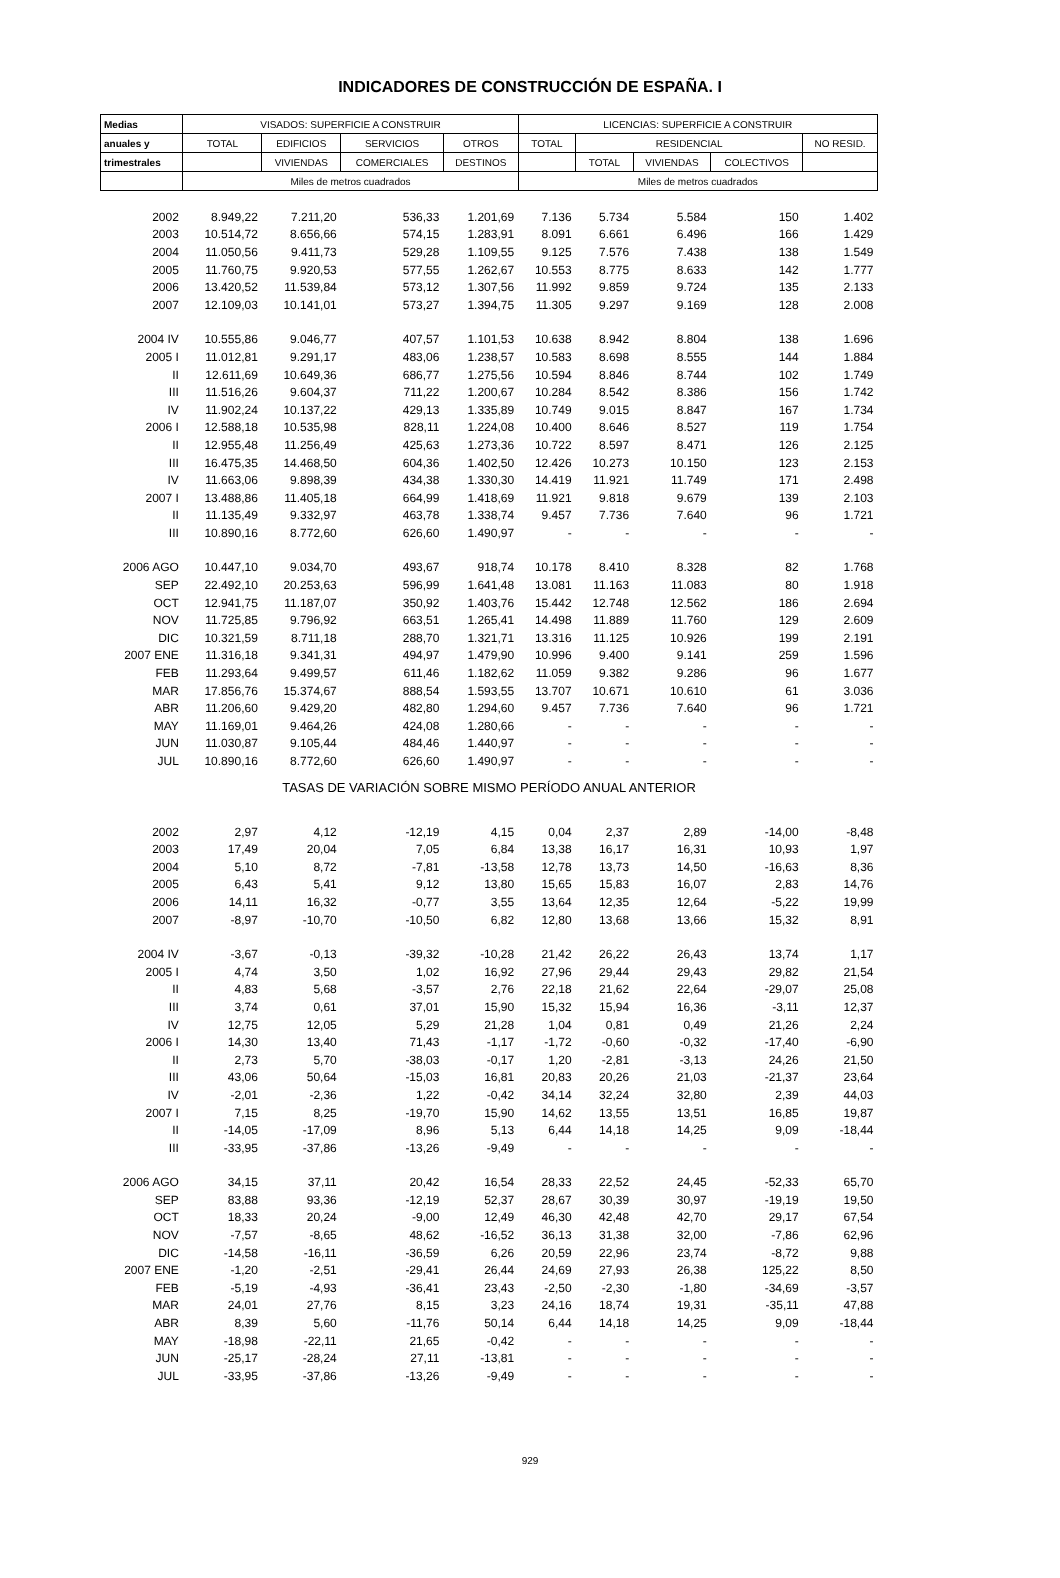INDICADORES DE CONSTRUCCIÓN DE ESPAÑA. I
| Medias | VISADOS: SUPERFICIE A CONSTRUIR | | | | LICENCIAS: SUPERFICIE A CONSTRUIR | | | | |
| --- | --- | --- | --- | --- | --- | --- | --- | --- | --- |
| anuales y | TOTAL | EDIFICIOS | SERVICIOS | OTROS | TOTAL | RESIDENCIAL | | | NO RESID. |
| trimestrales | | VIVIENDAS | COMERCIALES | DESTINOS | | TOTAL | VIVIENDAS | COLECTIVOS | |
| | Miles de metros cuadrados | | | | Miles de metros cuadrados | | | | |
| 2002 | 8.949,22 | 7.211,20 | 536,33 | 1.201,69 | 7.136 | 5.734 | 5.584 | 150 | 1.402 |
| 2003 | 10.514,72 | 8.656,66 | 574,15 | 1.283,91 | 8.091 | 6.661 | 6.496 | 166 | 1.429 |
| 2004 | 11.050,56 | 9.411,73 | 529,28 | 1.109,55 | 9.125 | 7.576 | 7.438 | 138 | 1.549 |
| 2005 | 11.760,75 | 9.920,53 | 577,55 | 1.262,67 | 10.553 | 8.775 | 8.633 | 142 | 1.777 |
| 2006 | 13.420,52 | 11.539,84 | 573,12 | 1.307,56 | 11.992 | 9.859 | 9.724 | 135 | 2.133 |
| 2007 | 12.109,03 | 10.141,01 | 573,27 | 1.394,75 | 11.305 | 9.297 | 9.169 | 128 | 2.008 |
| 2004 IV | 10.555,86 | 9.046,77 | 407,57 | 1.101,53 | 10.638 | 8.942 | 8.804 | 138 | 1.696 |
| 2005 I | 11.012,81 | 9.291,17 | 483,06 | 1.238,57 | 10.583 | 8.698 | 8.555 | 144 | 1.884 |
| II | 12.611,69 | 10.649,36 | 686,77 | 1.275,56 | 10.594 | 8.846 | 8.744 | 102 | 1.749 |
| III | 11.516,26 | 9.604,37 | 711,22 | 1.200,67 | 10.284 | 8.542 | 8.386 | 156 | 1.742 |
| IV | 11.902,24 | 10.137,22 | 429,13 | 1.335,89 | 10.749 | 9.015 | 8.847 | 167 | 1.734 |
| 2006 I | 12.588,18 | 10.535,98 | 828,11 | 1.224,08 | 10.400 | 8.646 | 8.527 | 119 | 1.754 |
| II | 12.955,48 | 11.256,49 | 425,63 | 1.273,36 | 10.722 | 8.597 | 8.471 | 126 | 2.125 |
| III | 16.475,35 | 14.468,50 | 604,36 | 1.402,50 | 12.426 | 10.273 | 10.150 | 123 | 2.153 |
| IV | 11.663,06 | 9.898,39 | 434,38 | 1.330,30 | 14.419 | 11.921 | 11.749 | 171 | 2.498 |
| 2007 I | 13.488,86 | 11.405,18 | 664,99 | 1.418,69 | 11.921 | 9.818 | 9.679 | 139 | 2.103 |
| II | 11.135,49 | 9.332,97 | 463,78 | 1.338,74 | 9.457 | 7.736 | 7.640 | 96 | 1.721 |
| III | 10.890,16 | 8.772,60 | 626,60 | 1.490,97 | - | - | - | - | - |
| 2006 AGO | 10.447,10 | 9.034,70 | 493,67 | 918,74 | 10.178 | 8.410 | 8.328 | 82 | 1.768 |
| SEP | 22.492,10 | 20.253,63 | 596,99 | 1.641,48 | 13.081 | 11.163 | 11.083 | 80 | 1.918 |
| OCT | 12.941,75 | 11.187,07 | 350,92 | 1.403,76 | 15.442 | 12.748 | 12.562 | 186 | 2.694 |
| NOV | 11.725,85 | 9.796,92 | 663,51 | 1.265,41 | 14.498 | 11.889 | 11.760 | 129 | 2.609 |
| DIC | 10.321,59 | 8.711,18 | 288,70 | 1.321,71 | 13.316 | 11.125 | 10.926 | 199 | 2.191 |
| 2007 ENE | 11.316,18 | 9.341,31 | 494,97 | 1.479,90 | 10.996 | 9.400 | 9.141 | 259 | 1.596 |
| FEB | 11.293,64 | 9.499,57 | 611,46 | 1.182,62 | 11.059 | 9.382 | 9.286 | 96 | 1.677 |
| MAR | 17.856,76 | 15.374,67 | 888,54 | 1.593,55 | 13.707 | 10.671 | 10.610 | 61 | 3.036 |
| ABR | 11.206,60 | 9.429,20 | 482,80 | 1.294,60 | 9.457 | 7.736 | 7.640 | 96 | 1.721 |
| MAY | 11.169,01 | 9.464,26 | 424,08 | 1.280,66 | - | - | - | - | - |
| JUN | 11.030,87 | 9.105,44 | 484,46 | 1.440,97 | - | - | - | - | - |
| JUL | 10.890,16 | 8.772,60 | 626,60 | 1.490,97 | - | - | - | - | - |
| TASAS DE VARIACIÓN SOBRE MISMO PERÍODO ANUAL ANTERIOR | | | | | | | | | |
| 2002 | 2,97 | 4,12 | -12,19 | 4,15 | 0,04 | 2,37 | 2,89 | -14,00 | -8,48 |
| 2003 | 17,49 | 20,04 | 7,05 | 6,84 | 13,38 | 16,17 | 16,31 | 10,93 | 1,97 |
| 2004 | 5,10 | 8,72 | -7,81 | -13,58 | 12,78 | 13,73 | 14,50 | -16,63 | 8,36 |
| 2005 | 6,43 | 5,41 | 9,12 | 13,80 | 15,65 | 15,83 | 16,07 | 2,83 | 14,76 |
| 2006 | 14,11 | 16,32 | -0,77 | 3,55 | 13,64 | 12,35 | 12,64 | -5,22 | 19,99 |
| 2007 | -8,97 | -10,70 | -10,50 | 6,82 | 12,80 | 13,68 | 13,66 | 15,32 | 8,91 |
| 2004 IV | -3,67 | -0,13 | -39,32 | -10,28 | 21,42 | 26,22 | 26,43 | 13,74 | 1,17 |
| 2005 I | 4,74 | 3,50 | 1,02 | 16,92 | 27,96 | 29,44 | 29,43 | 29,82 | 21,54 |
| II | 4,83 | 5,68 | -3,57 | 2,76 | 22,18 | 21,62 | 22,64 | -29,07 | 25,08 |
| III | 3,74 | 0,61 | 37,01 | 15,90 | 15,32 | 15,94 | 16,36 | -3,11 | 12,37 |
| IV | 12,75 | 12,05 | 5,29 | 21,28 | 1,04 | 0,81 | 0,49 | 21,26 | 2,24 |
| 2006 I | 14,30 | 13,40 | 71,43 | -1,17 | -1,72 | -0,60 | -0,32 | -17,40 | -6,90 |
| II | 2,73 | 5,70 | -38,03 | -0,17 | 1,20 | -2,81 | -3,13 | 24,26 | 21,50 |
| III | 43,06 | 50,64 | -15,03 | 16,81 | 20,83 | 20,26 | 21,03 | -21,37 | 23,64 |
| IV | -2,01 | -2,36 | 1,22 | -0,42 | 34,14 | 32,24 | 32,80 | 2,39 | 44,03 |
| 2007 I | 7,15 | 8,25 | -19,70 | 15,90 | 14,62 | 13,55 | 13,51 | 16,85 | 19,87 |
| II | -14,05 | -17,09 | 8,96 | 5,13 | 6,44 | 14,18 | 14,25 | 9,09 | -18,44 |
| III | -33,95 | -37,86 | -13,26 | -9,49 | - | - | - | - | - |
| 2006 AGO | 34,15 | 37,11 | 20,42 | 16,54 | 28,33 | 22,52 | 24,45 | -52,33 | 65,70 |
| SEP | 83,88 | 93,36 | -12,19 | 52,37 | 28,67 | 30,39 | 30,97 | -19,19 | 19,50 |
| OCT | 18,33 | 20,24 | -9,00 | 12,49 | 46,30 | 42,48 | 42,70 | 29,17 | 67,54 |
| NOV | -7,57 | -8,65 | 48,62 | -16,52 | 36,13 | 31,38 | 32,00 | -7,86 | 62,96 |
| DIC | -14,58 | -16,11 | -36,59 | 6,26 | 20,59 | 22,96 | 23,74 | -8,72 | 9,88 |
| 2007 ENE | -1,20 | -2,51 | -29,41 | 26,44 | 24,69 | 27,93 | 26,38 | 125,22 | 8,50 |
| FEB | -5,19 | -4,93 | -36,41 | 23,43 | -2,50 | -2,30 | -1,80 | -34,69 | -3,57 |
| MAR | 24,01 | 27,76 | 8,15 | 3,23 | 24,16 | 18,74 | 19,31 | -35,11 | 47,88 |
| ABR | 8,39 | 5,60 | -11,76 | 50,14 | 6,44 | 14,18 | 14,25 | 9,09 | -18,44 |
| MAY | -18,98 | -22,11 | 21,65 | -0,42 | - | - | - | - | - |
| JUN | -25,17 | -28,24 | 27,11 | -13,81 | - | - | - | - | - |
| JUL | -33,95 | -37,86 | -13,26 | -9,49 | - | - | - | - | - |
929